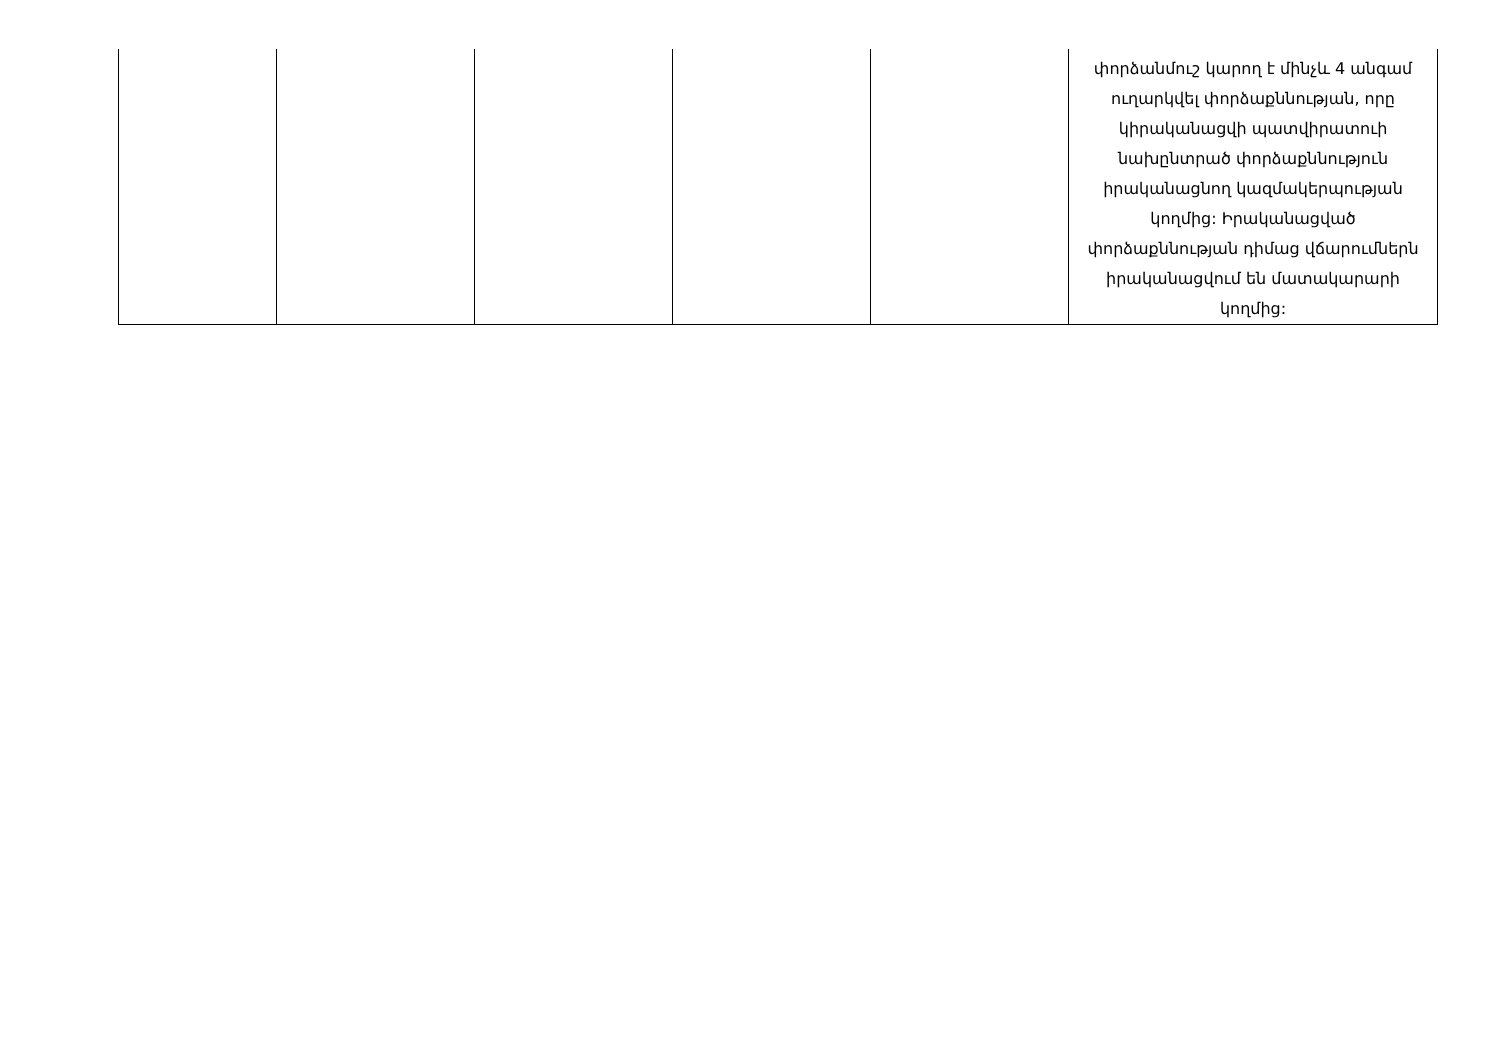| | | | | | փորձանմուշ կարող է մինչև 4 անգամ ուղարկվել փորձաքննության, որը կիրականացվի պատվիրատուի նախընտրած փորձաքննություն իրականացնող կազմակերպության կողմից: Իրականացված փորձաքննության դիմաց վճարումներն իրականացվում են մատակարարի կողմից: |